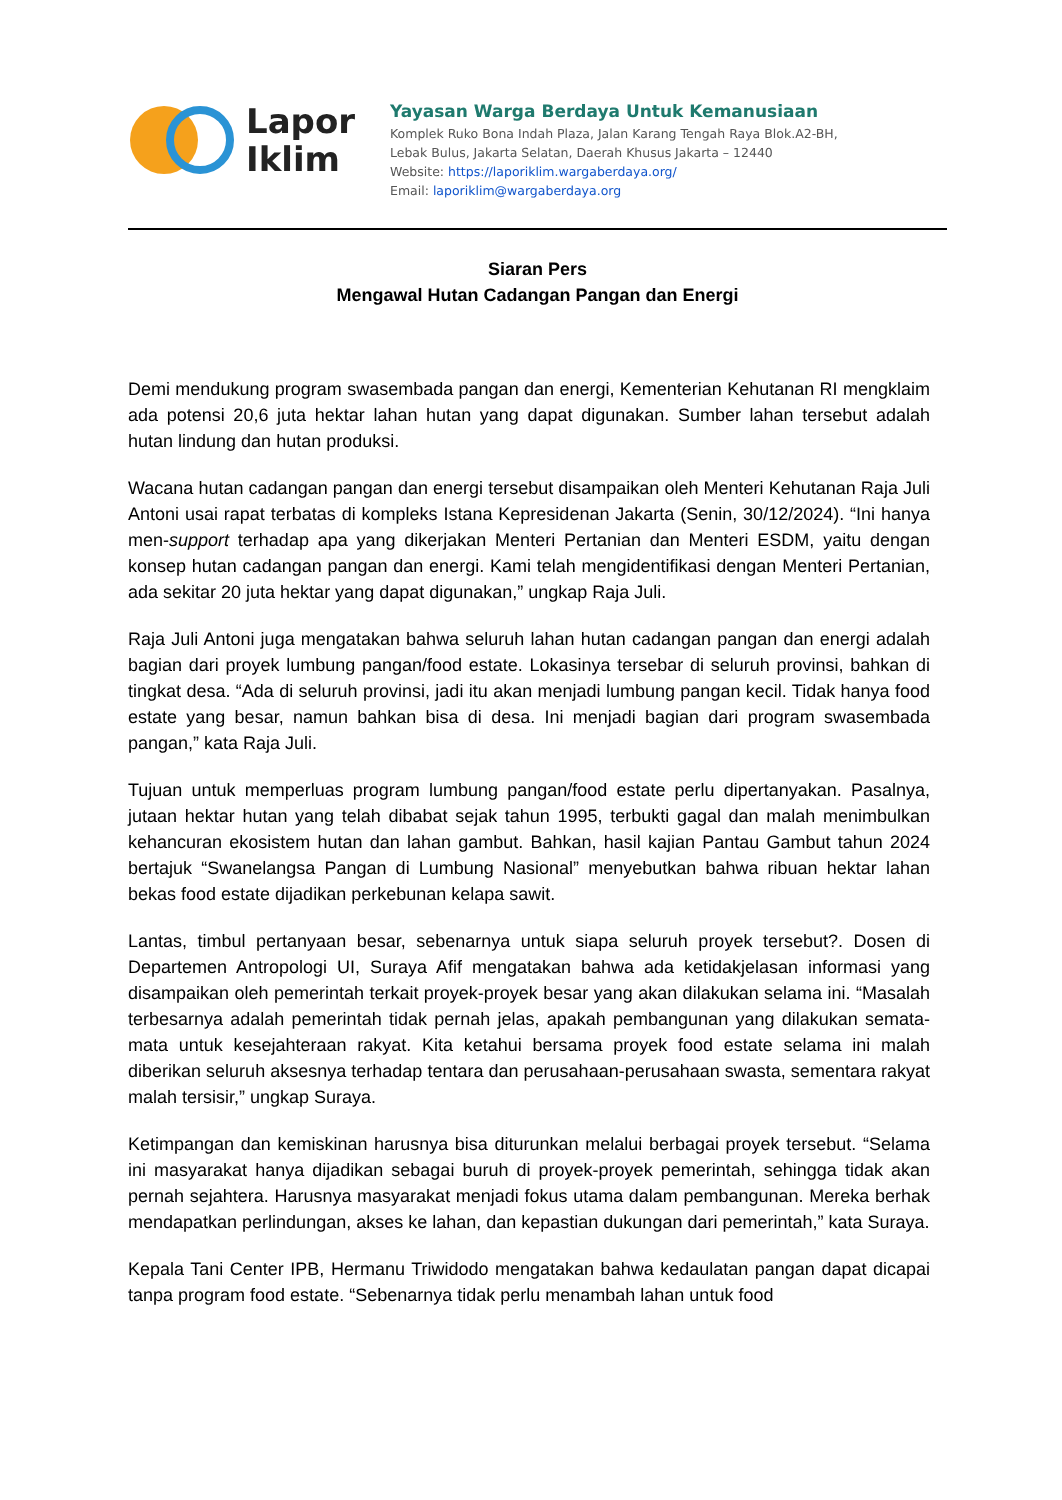Lapor
Iklim
Yayasan Warga Berdaya Untuk Kemanusiaan
Komplek Ruko Bona Indah Plaza, Jalan Karang Tengah Raya Blok.A2-BH,
Lebak Bulus, Jakarta Selatan, Daerah Khusus Jakarta – 12440
Website: https://laporiklim.wargaberdaya.org/
Email: laporiklim@wargaberdaya.org
Siaran Pers
Mengawal Hutan Cadangan Pangan dan Energi
Demi mendukung program swasembada pangan dan energi, Kementerian Kehutanan RI mengklaim ada potensi 20,6 juta hektar lahan hutan yang dapat digunakan. Sumber lahan tersebut adalah hutan lindung dan hutan produksi.
Wacana hutan cadangan pangan dan energi tersebut disampaikan oleh Menteri Kehutanan Raja Juli Antoni usai rapat terbatas di kompleks Istana Kepresidenan Jakarta (Senin, 30/12/2024). “Ini hanya men-support terhadap apa yang dikerjakan Menteri Pertanian dan Menteri ESDM, yaitu dengan konsep hutan cadangan pangan dan energi. Kami telah mengidentifikasi dengan Menteri Pertanian, ada sekitar 20 juta hektar yang dapat digunakan,” ungkap Raja Juli.
Raja Juli Antoni juga mengatakan bahwa seluruh lahan hutan cadangan pangan dan energi adalah bagian dari proyek lumbung pangan/food estate. Lokasinya tersebar di seluruh provinsi, bahkan di tingkat desa. “Ada di seluruh provinsi, jadi itu akan menjadi lumbung pangan kecil. Tidak hanya food estate yang besar, namun bahkan bisa di desa. Ini menjadi bagian dari program swasembada pangan,” kata Raja Juli.
Tujuan untuk memperluas program lumbung pangan/food estate perlu dipertanyakan. Pasalnya, jutaan hektar hutan yang telah dibabat sejak tahun 1995, terbukti gagal dan malah menimbulkan kehancuran ekosistem hutan dan lahan gambut. Bahkan, hasil kajian Pantau Gambut tahun 2024 bertajuk “Swanelangsa Pangan di Lumbung Nasional” menyebutkan bahwa ribuan hektar lahan bekas food estate dijadikan perkebunan kelapa sawit.
Lantas, timbul pertanyaan besar, sebenarnya untuk siapa seluruh proyek tersebut?. Dosen di Departemen Antropologi UI, Suraya Afif mengatakan bahwa ada ketidakjelasan informasi yang disampaikan oleh pemerintah terkait proyek-proyek besar yang akan dilakukan selama ini. “Masalah terbesarnya adalah pemerintah tidak pernah jelas, apakah pembangunan yang dilakukan semata-mata untuk kesejahteraan rakyat. Kita ketahui bersama proyek food estate selama ini malah diberikan seluruh aksesnya terhadap tentara dan perusahaan-perusahaan swasta, sementara rakyat malah tersisir,” ungkap Suraya.
Ketimpangan dan kemiskinan harusnya bisa diturunkan melalui berbagai proyek tersebut. “Selama ini masyarakat hanya dijadikan sebagai buruh di proyek-proyek pemerintah, sehingga tidak akan pernah sejahtera. Harusnya masyarakat menjadi fokus utama dalam pembangunan. Mereka berhak mendapatkan perlindungan, akses ke lahan, dan kepastian dukungan dari pemerintah,” kata Suraya.
Kepala Tani Center IPB, Hermanu Triwidodo mengatakan bahwa kedaulatan pangan dapat dicapai tanpa program food estate. “Sebenarnya tidak perlu menambah lahan untuk food